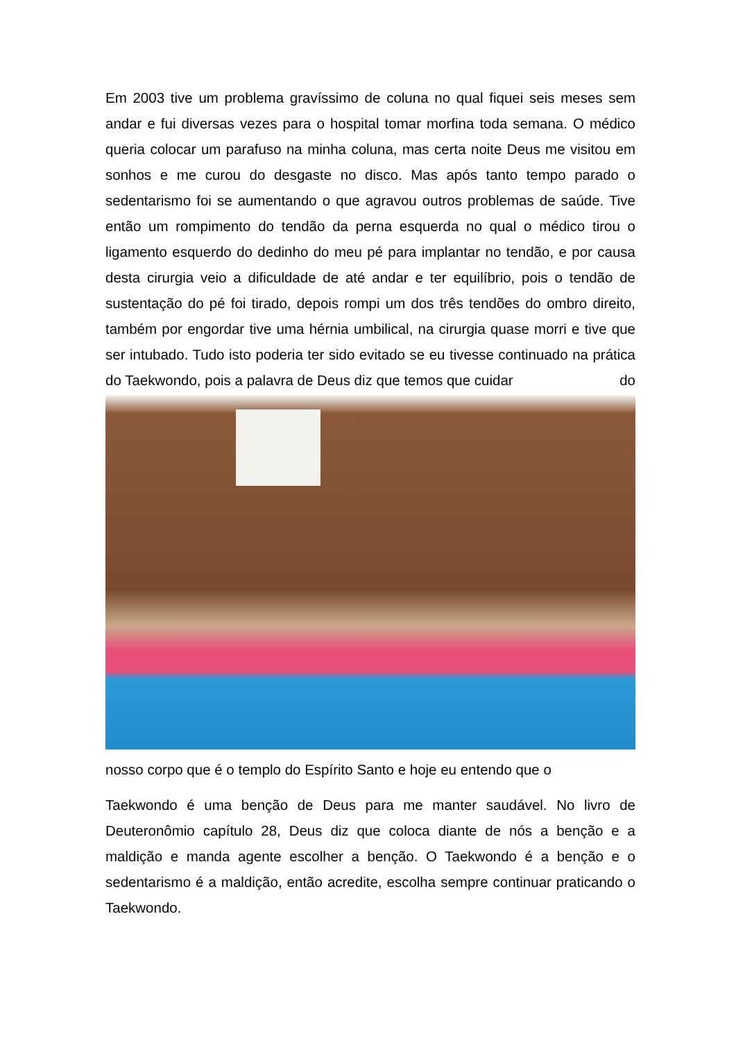Em 2003 tive um problema gravíssimo de coluna no qual fiquei seis meses sem andar e fui diversas vezes para o hospital tomar morfina toda semana. O médico queria colocar um parafuso na minha coluna, mas certa noite Deus me visitou em sonhos e me curou do desgaste no disco. Mas após tanto tempo parado o sedentarismo foi se aumentando o que agravou outros problemas de saúde. Tive então um rompimento do tendão da perna esquerda no qual o médico tirou o ligamento esquerdo do dedinho do meu pé para implantar no tendão, e por causa desta cirurgia veio a dificuldade de até andar e ter equilíbrio, pois o tendão de sustentação do pé foi tirado, depois rompi um dos três tendões do ombro direito, também por engordar tive uma hérnia umbilical, na cirurgia quase morri e tive que ser intubado. Tudo isto poderia ter sido evitado se eu tivesse continuado na prática do Taekwondo, pois a palavra de Deus diz que temos que cuidar do
nosso corpo que é o templo do Espírito Santo e hoje eu entendo que o
Taekwondo é uma benção de Deus para me manter saudável. No livro de Deuteronômio capítulo 28, Deus diz que coloca diante de nós a benção e a maldição e manda agente escolher a benção. O Taekwondo é a benção e o sedentarismo é a maldição, então acredite, escolha sempre continuar praticando o Taekwondo.